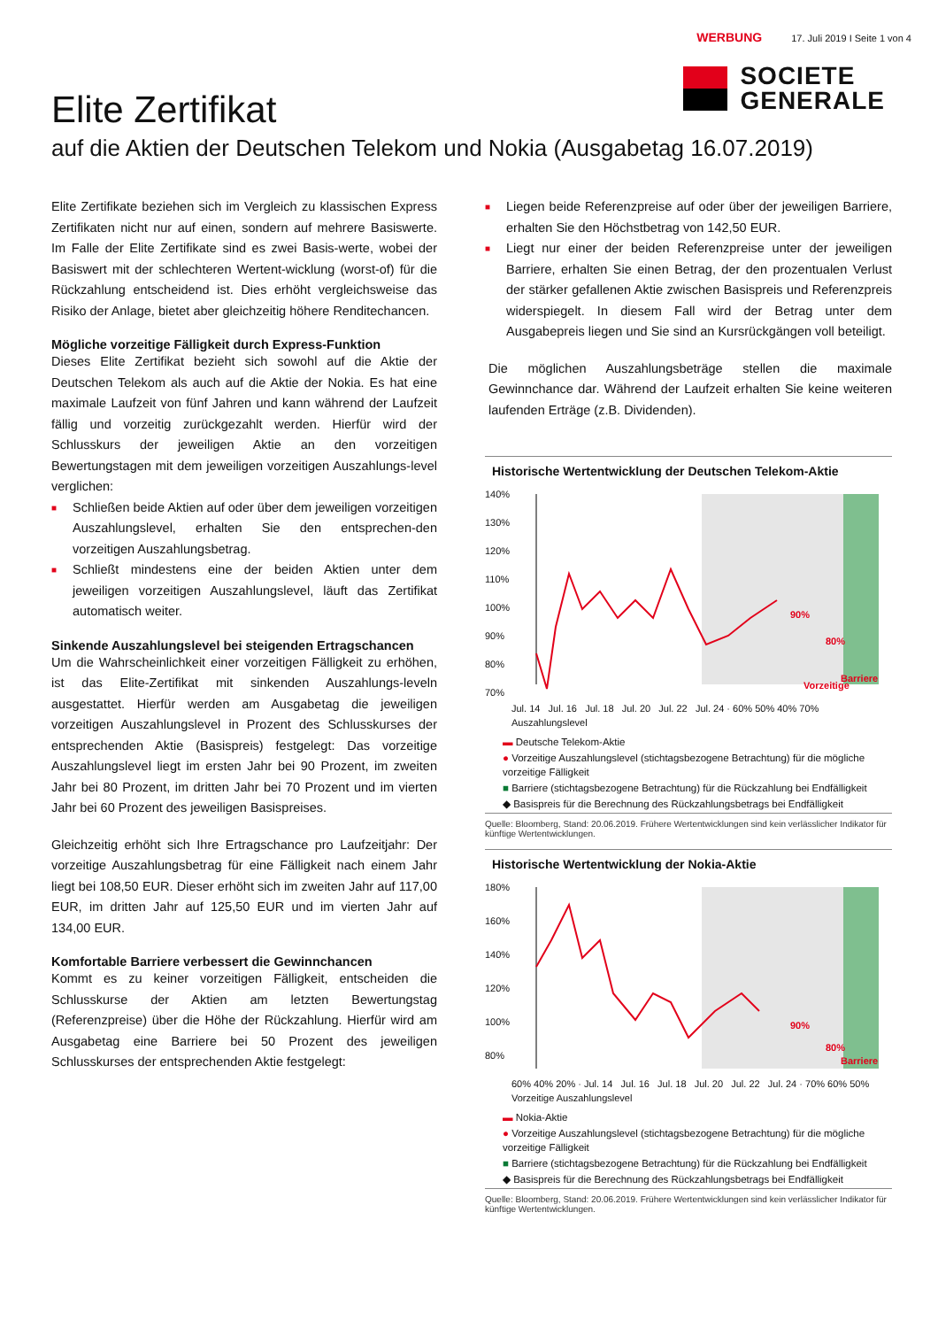WERBUNG 17. Juli 2019 I Seite 1 von 4
SOCIETE
GENERALE
Elite Zertifikat
auf die Aktien der Deutschen Telekom und Nokia (Ausgabetag 16.07.2019)
Elite Zertifikate beziehen sich im Vergleich zu klassischen Express Zertifikaten nicht nur auf einen, sondern auf mehrere Basiswerte. Im Falle der Elite Zertifikate sind es zwei Basis-werte, wobei der Basiswert mit der schlechteren Wertent-wicklung (worst-of) für die Rückzahlung entscheidend ist. Dies erhöht vergleichsweise das Risiko der Anlage, bietet aber gleichzeitig höhere Renditechancen.
Mögliche vorzeitige Fälligkeit durch Express-Funktion
Dieses Elite Zertifikat bezieht sich sowohl auf die Aktie der Deutschen Telekom als auch auf die Aktie der Nokia. Es hat eine maximale Laufzeit von fünf Jahren und kann während der Laufzeit fällig und vorzeitig zurückgezahlt werden. Hierfür wird der Schlusskurs der jeweiligen Aktie an den vorzeitigen Bewertungstagen mit dem jeweiligen vorzeitigen Auszahlungs-level verglichen:
■ Schließen beide Aktien auf oder über dem jeweiligen vorzeitigen Auszahlungslevel, erhalten Sie den entsprechen-den vorzeitigen Auszahlungsbetrag.
■ Schließt mindestens eine der beiden Aktien unter dem jeweiligen vorzeitigen Auszahlungslevel, läuft das Zertifikat automatisch weiter.
Sinkende Auszahlungslevel bei steigenden Ertragschancen
Um die Wahrscheinlichkeit einer vorzeitigen Fälligkeit zu erhöhen, ist das Elite-Zertifikat mit sinkenden Auszahlungs-leveln ausgestattet. Hierfür werden am Ausgabetag die jeweiligen vorzeitigen Auszahlungslevel in Prozent des Schlusskurses der entsprechenden Aktie (Basispreis) festgelegt: Das vorzeitige Auszahlungslevel liegt im ersten Jahr bei 90 Prozent, im zweiten Jahr bei 80 Prozent, im dritten Jahr bei 70 Prozent und im vierten Jahr bei 60 Prozent des jeweiligen Basispreises.
Gleichzeitig erhöht sich Ihre Ertragschance pro Laufzeitjahr: Der vorzeitige Auszahlungsbetrag für eine Fälligkeit nach einem Jahr liegt bei 108,50 EUR. Dieser erhöht sich im zweiten Jahr auf 117,00 EUR, im dritten Jahr auf 125,50 EUR und im vierten Jahr auf 134,00 EUR.
Komfortable Barriere verbessert die Gewinnchancen
Kommt es zu keiner vorzeitigen Fälligkeit, entscheiden die Schlusskurse der Aktien am letzten Bewertungstag (Referenzpreise) über die Höhe der Rückzahlung. Hierfür wird am Ausgabetag eine Barriere bei 50 Prozent des jeweiligen Schlusskurses der entsprechenden Aktie festgelegt:
■ Liegen beide Referenzpreise auf oder über der jeweiligen Barriere, erhalten Sie den Höchstbetrag von 142,50 EUR.
■ Liegt nur einer der beiden Referenzpreise unter der jeweiligen Barriere, erhalten Sie einen Betrag, der den prozentualen Verlust der stärker gefallenen Aktie zwischen Basispreis und Referenzpreis widerspiegelt. In diesem Fall wird der Betrag unter dem Ausgabepreis liegen und Sie sind an Kursrückgängen voll beteiligt.
Die möglichen Auszahlungsbeträge stellen die maximale Gewinnchance dar. Während der Laufzeit erhalten Sie keine weiteren laufenden Erträge (z.B. Dividenden).
Historische Wertentwicklung der Deutschen Telekom-Aktie
140%
130%
120%
110%
100%
90%
80%
70%
90%
80%
Vorzeitige
Barriere
Jul. 14 Jul. 16 Jul. 18 Jul. 20 Jul. 22 Jul. 24 · 60% 50% 40% 70% Auszahlungslevel
▬ Deutsche Telekom-Aktie
● Vorzeitige Auszahlungslevel (stichtagsbezogene Betrachtung) für die mögliche vorzeitige Fälligkeit
■ Barriere (stichtagsbezogene Betrachtung) für die Rückzahlung bei Endfälligkeit
◆ Basispreis für die Berechnung des Rückzahlungsbetrags bei Endfälligkeit
Quelle: Bloomberg, Stand: 20.06.2019. Frühere Wertentwicklungen sind kein verlässlicher Indikator für künftige Wertentwicklungen.
Historische Wertentwicklung der Nokia-Aktie
180%
160%
140%
120%
100%
80%
90%
80%
Barriere
60% 40% 20% · Jul. 14 Jul. 16 Jul. 18 Jul. 20 Jul. 22 Jul. 24 · 70% 60% 50% Vorzeitige Auszahlungslevel
▬ Nokia-Aktie
● Vorzeitige Auszahlungslevel (stichtagsbezogene Betrachtung) für die mögliche vorzeitige Fälligkeit
■ Barriere (stichtagsbezogene Betrachtung) für die Rückzahlung bei Endfälligkeit
◆ Basispreis für die Berechnung des Rückzahlungsbetrags bei Endfälligkeit
Quelle: Bloomberg, Stand: 20.06.2019. Frühere Wertentwicklungen sind kein verlässlicher Indikator für künftige Wertentwicklungen.